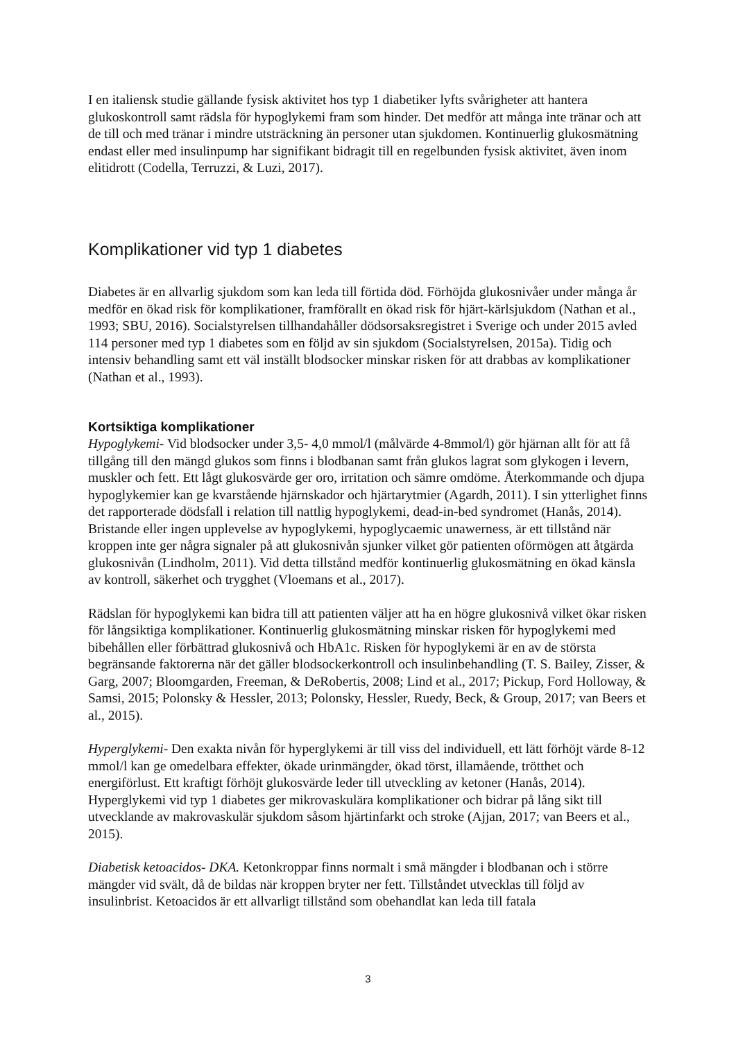I en italiensk studie gällande fysisk aktivitet hos typ 1 diabetiker lyfts svårigheter att hantera glukoskontroll samt rädsla för hypoglykemi fram som hinder. Det medför att många inte tränar och att de till och med tränar i mindre utsträckning än personer utan sjukdomen. Kontinuerlig glukosmätning endast eller med insulinpump har signifikant bidragit till en regelbunden fysisk aktivitet, även inom elitidrott (Codella, Terruzzi, & Luzi, 2017).
Komplikationer vid typ 1 diabetes
Diabetes är en allvarlig sjukdom som kan leda till förtida död. Förhöjda glukosnivåer under många år medför en ökad risk för komplikationer, framförallt en ökad risk för hjärt-kärlsjukdom (Nathan et al., 1993; SBU, 2016). Socialstyrelsen tillhandahåller dödsorsaksregistret i Sverige och under 2015 avled 114 personer med typ 1 diabetes som en följd av sin sjukdom (Socialstyrelsen, 2015a). Tidig och intensiv behandling samt ett väl inställt blodsocker minskar risken för att drabbas av komplikationer (Nathan et al., 1993).
Kortsiktiga komplikationer
Hypoglykemi- Vid blodsocker under 3,5- 4,0 mmol/l (målvärde 4-8mmol/l) gör hjärnan allt för att få tillgång till den mängd glukos som finns i blodbanan samt från glukos lagrat som glykogen i levern, muskler och fett. Ett lågt glukosvärde ger oro, irritation och sämre omdöme. Återkommande och djupa hypoglykemier kan ge kvarstående hjärnskador och hjärtarytmier (Agardh, 2011). I sin ytterlighet finns det rapporterade dödsfall i relation till nattlig hypoglykemi, dead-in-bed syndromet (Hanås, 2014). Bristande eller ingen upplevelse av hypoglykemi, hypoglycaemic unawerness, är ett tillstånd när kroppen inte ger några signaler på att glukosnivån sjunker vilket gör patienten oförmögen att åtgärda glukosnivån (Lindholm, 2011). Vid detta tillstånd medför kontinuerlig glukosmätning en ökad känsla av kontroll, säkerhet och trygghet (Vloemans et al., 2017).
Rädslan för hypoglykemi kan bidra till att patienten väljer att ha en högre glukosnivå vilket ökar risken för långsiktiga komplikationer. Kontinuerlig glukosmätning minskar risken för hypoglykemi med bibehållen eller förbättrad glukosnivå och HbA1c. Risken för hypoglykemi är en av de största begränsande faktorerna när det gäller blodsockerkontroll och insulinbehandling (T. S. Bailey, Zisser, & Garg, 2007; Bloomgarden, Freeman, & DeRobertis, 2008; Lind et al., 2017; Pickup, Ford Holloway, & Samsi, 2015; Polonsky & Hessler, 2013; Polonsky, Hessler, Ruedy, Beck, & Group, 2017; van Beers et al., 2015).
Hyperglykemi- Den exakta nivån för hyperglykemi är till viss del individuell, ett lätt förhöjt värde 8-12 mmol/l kan ge omedelbara effekter, ökade urinmängder, ökad törst, illamående, trötthet och energiförlust. Ett kraftigt förhöjt glukosvärde leder till utveckling av ketoner (Hanås, 2014). Hyperglykemi vid typ 1 diabetes ger mikrovaskulära komplikationer och bidrar på lång sikt till utvecklande av makrovaskulär sjukdom såsom hjärtinfarkt och stroke (Ajjan, 2017; van Beers et al., 2015).
Diabetisk ketoacidos- DKA. Ketonkroppar finns normalt i små mängder i blodbanan och i större mängder vid svält, då de bildas när kroppen bryter ner fett. Tillståndet utvecklas till följd av insulinbrist. Ketoacidos är ett allvarligt tillstånd som obehandlat kan leda till fatala
3